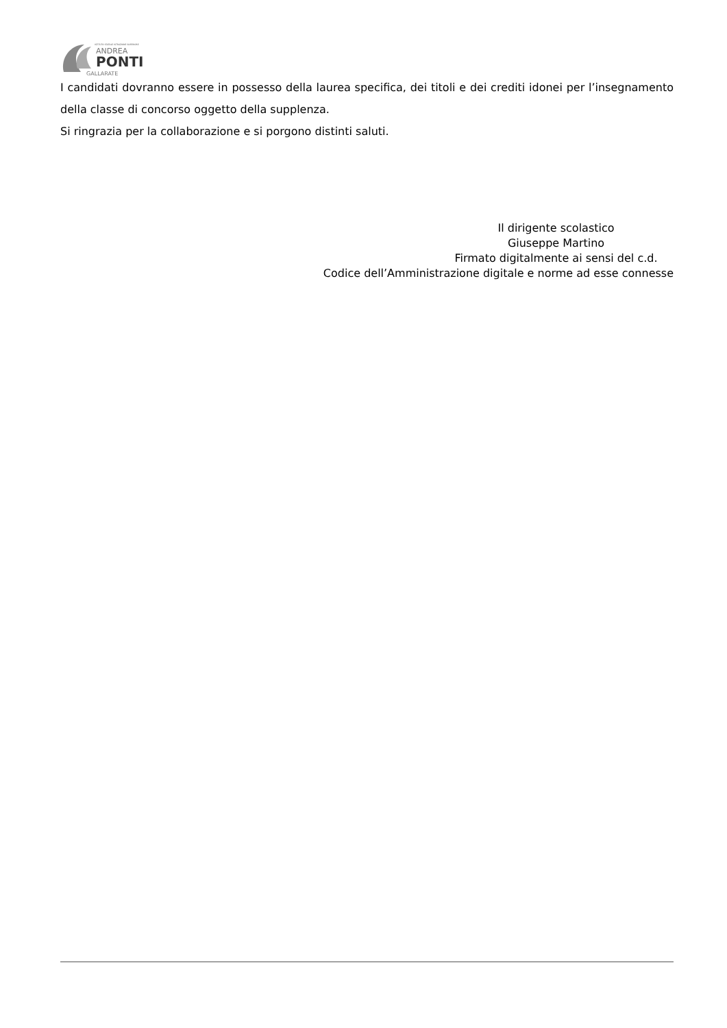ISTITUTO STATALE ISTRUZIONE SUPERIORE
ANDREA
PONTI
GALLARATE
I candidati dovranno essere in possesso della laurea specifica, dei titoli e dei crediti idonei per l’insegnamento della classe di concorso oggetto della supplenza.
Si ringrazia per la collaborazione e si porgono distinti saluti.
Il dirigente scolastico
Giuseppe Martino
Firmato digitalmente ai sensi del c.d.
Codice dell’Amministrazione digitale e norme ad esse connesse